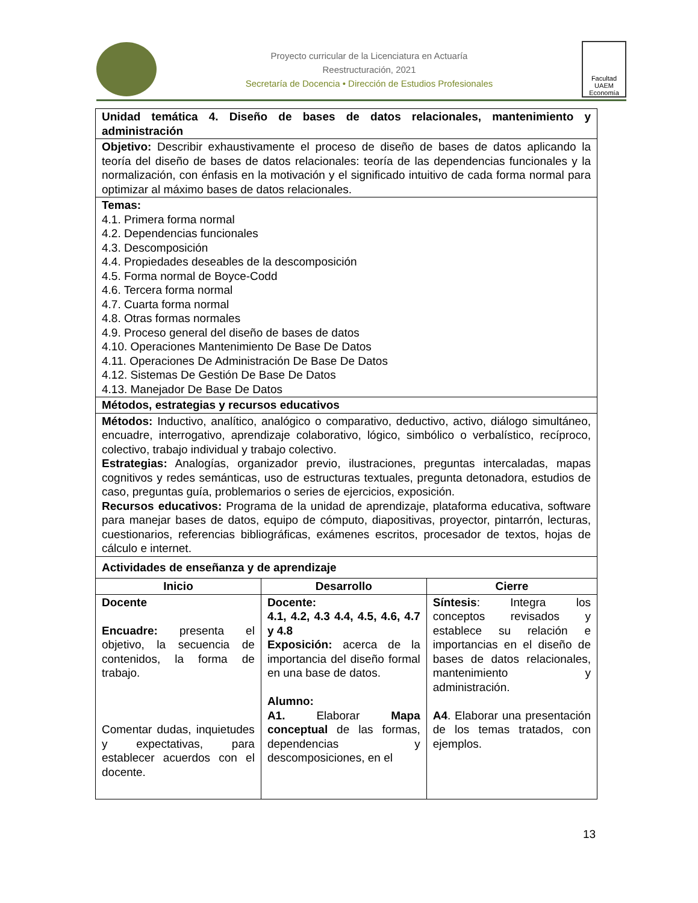Proyecto curricular de la Licenciatura en Actuaría
Reestructuración, 2021
Secretaría de Docencia • Dirección de Estudios Profesionales
Facultad UAEM Economía
| Unidad temática 4. Diseño de bases de datos relacionales, mantenimiento y administración | | |
| Objetivo: Describir exhaustivamente el proceso de diseño de bases de datos aplicando la teoría del diseño de bases de datos relacionales: teoría de las dependencias funcionales y la normalización, con énfasis en la motivación y el significado intuitivo de cada forma normal para optimizar al máximo bases de datos relacionales. | | |
| Temas: 4.1. Primera forma normal 4.2. Dependencias funcionales 4.3. Descomposición 4.4. Propiedades deseables de la descomposición 4.5. Forma normal de Boyce-Codd 4.6. Tercera forma normal 4.7. Cuarta forma normal 4.8. Otras formas normales 4.9. Proceso general del diseño de bases de datos 4.10. Operaciones Mantenimiento De Base De Datos 4.11. Operaciones De Administración De Base De Datos 4.12. Sistemas De Gestión De Base De Datos 4.13. Manejador De Base De Datos | | |
| Métodos, estrategias y recursos educativos | | |
| Métodos: Inductivo, analítico, analógico o comparativo, deductivo, activo, diálogo simultáneo, encuadre, interrogativo, aprendizaje colaborativo, lógico, simbólico o verbalístico, recíproco, colectivo, trabajo individual y trabajo colectivo. Estrategias: Analogías, organizador previo, ilustraciones, preguntas intercaladas, mapas cognitivos y redes semánticas, uso de estructuras textuales, pregunta detonadora, estudios de caso, preguntas guía, problemarios o series de ejercicios, exposición. Recursos educativos: Programa de la unidad de aprendizaje, plataforma educativa, software para manejar bases de datos, equipo de cómputo, diapositivas, proyector, pintarrón, lecturas, cuestionarios, referencias bibliográficas, exámenes escritos, procesador de textos, hojas de cálculo e internet. | | |
| Actividades de enseñanza y de aprendizaje | | |
| Inicio | Desarrollo | Cierre |
| Docente Encuadre: presenta el objetivo, la secuencia de contenidos, la forma de trabajo. Comentar dudas, inquietudes y expectativas, para establecer acuerdos con el docente. | Docente: 4.1, 4.2, 4.3 4.4, 4.5, 4.6, 4.7 y 4.8 Exposición: acerca de la importancia del diseño formal en una base de datos. Alumno: A1. Elaborar Mapa conceptual de las formas, dependencias y descomposiciones, en el | Síntesis : Integra los conceptos revisados y establece su relación e importancias en el diseño de bases de datos relacionales, mantenimiento y administración. A4 . Elaborar una presentación de los temas tratados, con ejemplos. |
13